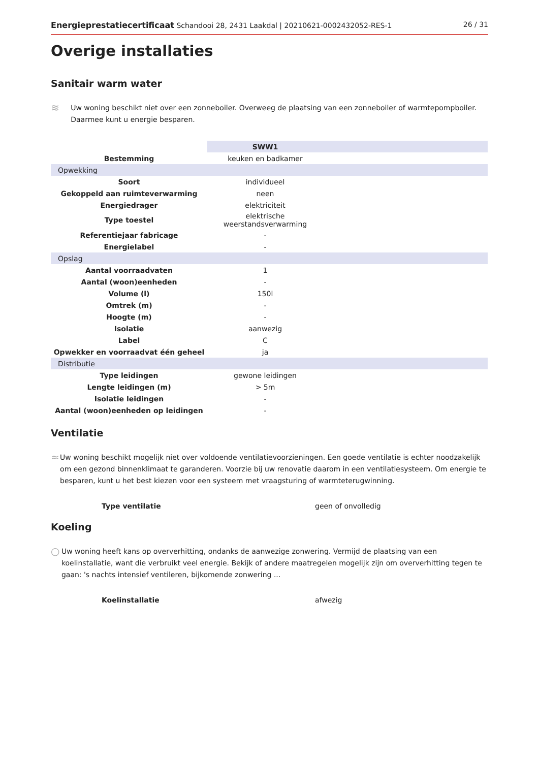Energieprestatiecertificaat Schandooi 28, 2431 Laakdal | 20210621-0002432052-RES-1 26 / 31
Overige installaties
Sanitair warm water
≋
Uw woning beschikt niet over een zonneboiler. Overweeg de plaatsing van een zonneboiler of warmtepompboiler. Daarmee kunt u energie besparen.
| | SWW1 | |
| --- | --- | --- |
| Bestemming | keuken en badkamer | |
| Opwekking | | |
| Soort | individueel | |
| Gekoppeld aan ruimteverwarming | neen | |
| Energiedrager | elektriciteit | |
| Type toestel | elektrische weerstandsverwarming | |
| Referentiejaar fabricage | - | |
| Energielabel | - | |
| Opslag | | |
| Aantal voorraadvaten | 1 | |
| Aantal (woon)eenheden | - | |
| Volume (l) | 150l | |
| Omtrek (m) | - | |
| Hoogte (m) | - | |
| Isolatie | aanwezig | |
| Label | C | |
| Opwekker en voorraadvat één geheel | ja | |
| Distributie | | |
| Type leidingen | gewone leidingen | |
| Lengte leidingen (m) | > 5m | |
| Isolatie leidingen | - | |
| Aantal (woon)eenheden op leidingen | - | |
Ventilatie
≈
Uw woning beschikt mogelijk niet over voldoende ventilatievoorzieningen. Een goede ventilatie is echter noodzakelijk om een gezond binnenklimaat te garanderen. Voorzie bij uw renovatie daarom in een ventilatiesysteem. Om energie te besparen, kunt u het best kiezen voor een systeem met vraagsturing of warmteterugwinning.
Type ventilatie geen of onvolledig
Koeling
○
Uw woning heeft kans op oververhitting, ondanks de aanwezige zonwering. Vermijd de plaatsing van een koelinstallatie, want die verbruikt veel energie. Bekijk of andere maatregelen mogelijk zijn om oververhitting tegen te gaan: 's nachts intensief ventileren, bijkomende zonwering ...
Koelinstallatie afwezig